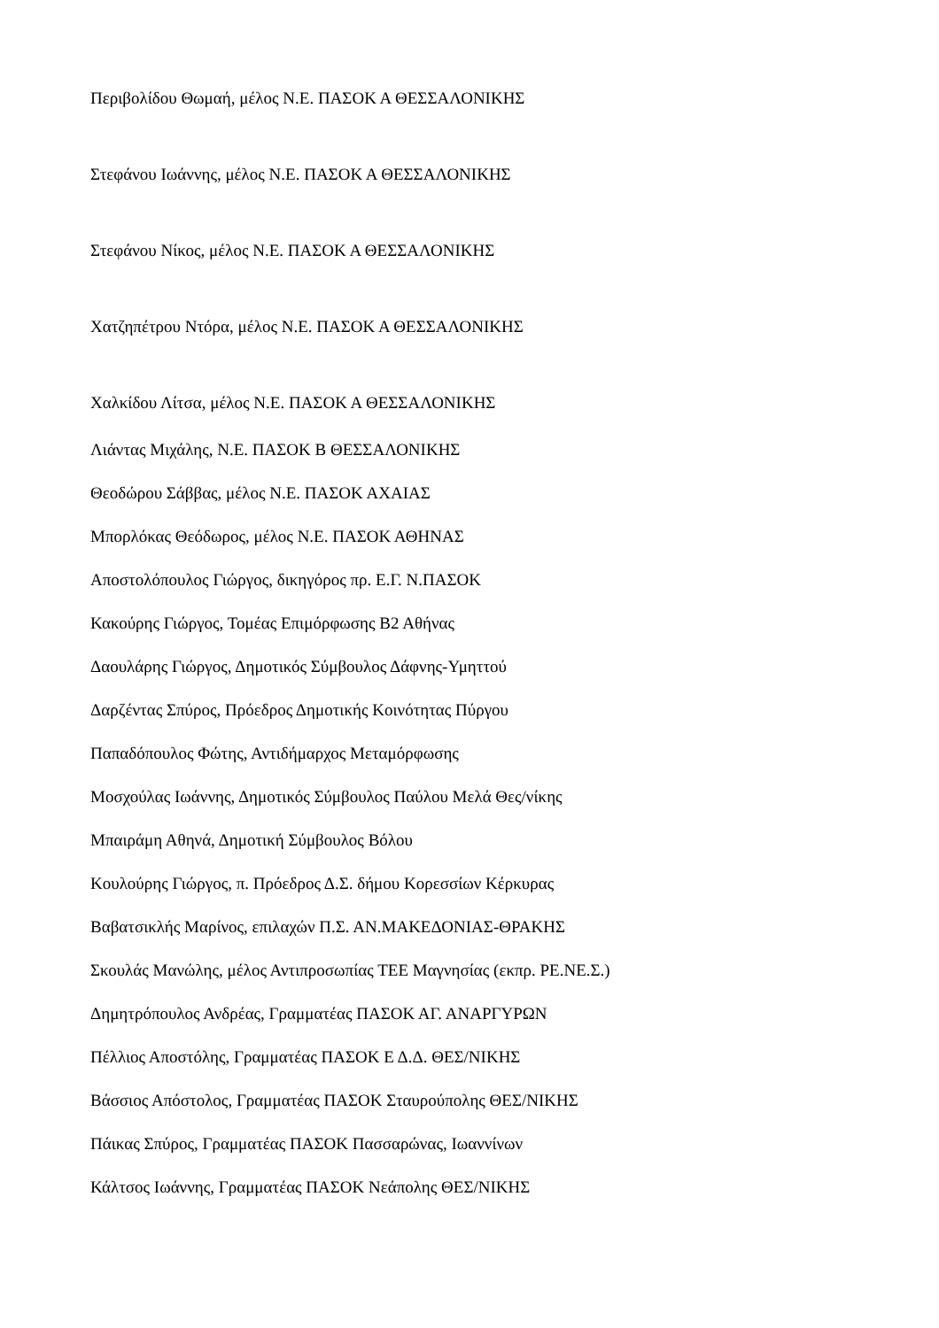Περιβολίδου Θωμαή, μέλος Ν.Ε. ΠΑΣΟΚ Α ΘΕΣΣΑΛΟΝΙΚΗΣ
Στεφάνου Ιωάννης, μέλος Ν.Ε. ΠΑΣΟΚ Α ΘΕΣΣΑΛΟΝΙΚΗΣ
Στεφάνου Νίκος, μέλος Ν.Ε. ΠΑΣΟΚ Α ΘΕΣΣΑΛΟΝΙΚΗΣ
Χατζηπέτρου Ντόρα, μέλος Ν.Ε. ΠΑΣΟΚ Α ΘΕΣΣΑΛΟΝΙΚΗΣ
Χαλκίδου Λίτσα, μέλος Ν.Ε. ΠΑΣΟΚ Α ΘΕΣΣΑΛΟΝΙΚΗΣ
Λιάντας Μιχάλης, Ν.Ε. ΠΑΣΟΚ Β ΘΕΣΣΑΛΟΝΙΚΗΣ
Θεοδώρου Σάββας, μέλος Ν.Ε. ΠΑΣΟΚ ΑΧΑΙΑΣ
Μπορλόκας Θεόδωρος, μέλος Ν.Ε. ΠΑΣΟΚ ΑΘΗΝΑΣ
Αποστολόπουλος Γιώργος, δικηγόρος πρ. Ε.Γ. Ν.ΠΑΣΟΚ
Κακούρης Γιώργος, Τομέας Επιμόρφωσης Β2 Αθήνας
Δαουλάρης Γιώργος, Δημοτικός Σύμβουλος Δάφνης-Υμηττού
Δαρζέντας Σπύρος, Πρόεδρος Δημοτικής Κοινότητας Πύργου
Παπαδόπουλος Φώτης, Αντιδήμαρχος Μεταμόρφωσης
Μοσχούλας Ιωάννης, Δημοτικός Σύμβουλος Παύλου Μελά Θες/νίκης
Μπαιράμη Αθηνά, Δημοτική Σύμβουλος Βόλου
Κουλούρης Γιώργος, π. Πρόεδρος Δ.Σ. δήμου Κορεσσίων Κέρκυρας
Βαβατσικλής Μαρίνος, επιλαχών Π.Σ. ΑΝ.ΜΑΚΕΔΟΝΙΑΣ-ΘΡΑΚΗΣ
Σκουλάς Μανώλης, μέλος Αντιπροσωπίας ΤΕΕ Μαγνησίας (εκπρ. ΡΕ.ΝΕ.Σ.)
Δημητρόπουλος Ανδρέας, Γραμματέας ΠΑΣΟΚ ΑΓ. ΑΝΑΡΓΥΡΩΝ
Πέλλιος Αποστόλης, Γραμματέας ΠΑΣΟΚ Ε Δ.Δ. ΘΕΣ/ΝΙΚΗΣ
Βάσσιος Απόστολος, Γραμματέας ΠΑΣΟΚ Σταυρούπολης ΘΕΣ/ΝΙΚΗΣ
Πάικας Σπύρος, Γραμματέας ΠΑΣΟΚ Πασσαρώνας, Ιωαννίνων
Κάλτσος Ιωάννης, Γραμματέας ΠΑΣΟΚ Νεάπολης ΘΕΣ/ΝΙΚΗΣ